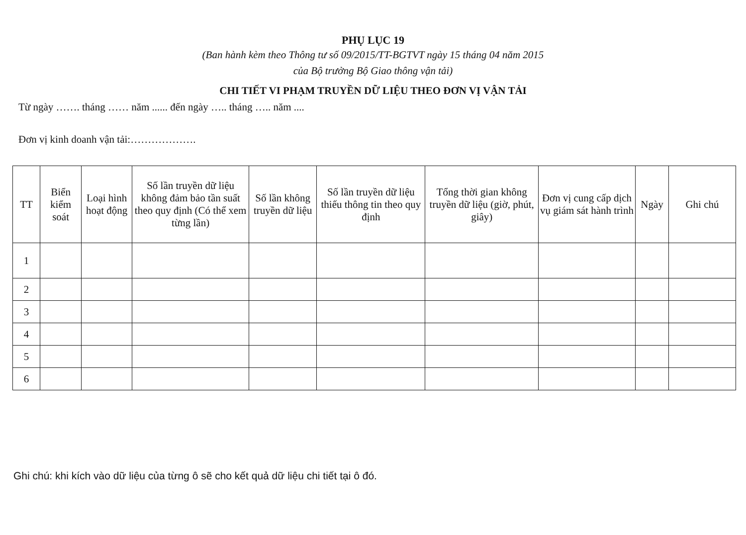PHỤ LỤC 19
(Ban hành kèm theo Thông tư số 09/2015/TT-BGTVT ngày 15 tháng 04 năm 2015
của Bộ trưởng Bộ Giao thông vận tải)
CHI TIẾT VI PHẠM TRUYỀN DỮ LIỆU THEO ĐƠN VỊ VẬN TẢI
Từ ngày ……. tháng …… năm ...... đến ngày ….. tháng ….. năm ....
Đơn vị kinh doanh vận tải:……………….
| TT | Biển kiểm soát | Loại hình hoạt động | Số lần truyền dữ liệu không đảm bảo tần suất theo quy định (Có thể xem từng lần) | Số lần không truyền dữ liệu | Số lần truyền dữ liệu thiếu thông tin theo quy định | Tổng thời gian không truyền dữ liệu (giờ, phút, giây) | Đơn vị cung cấp dịch vụ giám sát hành trình | Ngày | Ghi chú |
| --- | --- | --- | --- | --- | --- | --- | --- | --- | --- |
| 1 | | | | | | | | | |
| 2 | | | | | | | | | |
| 3 | | | | | | | | | |
| 4 | | | | | | | | | |
| 5 | | | | | | | | | |
| 6 | | | | | | | | | |
Ghi chú: khi kích vào dữ liệu của từng ô sẽ cho kết quả dữ liệu chi tiết tại ô đó.